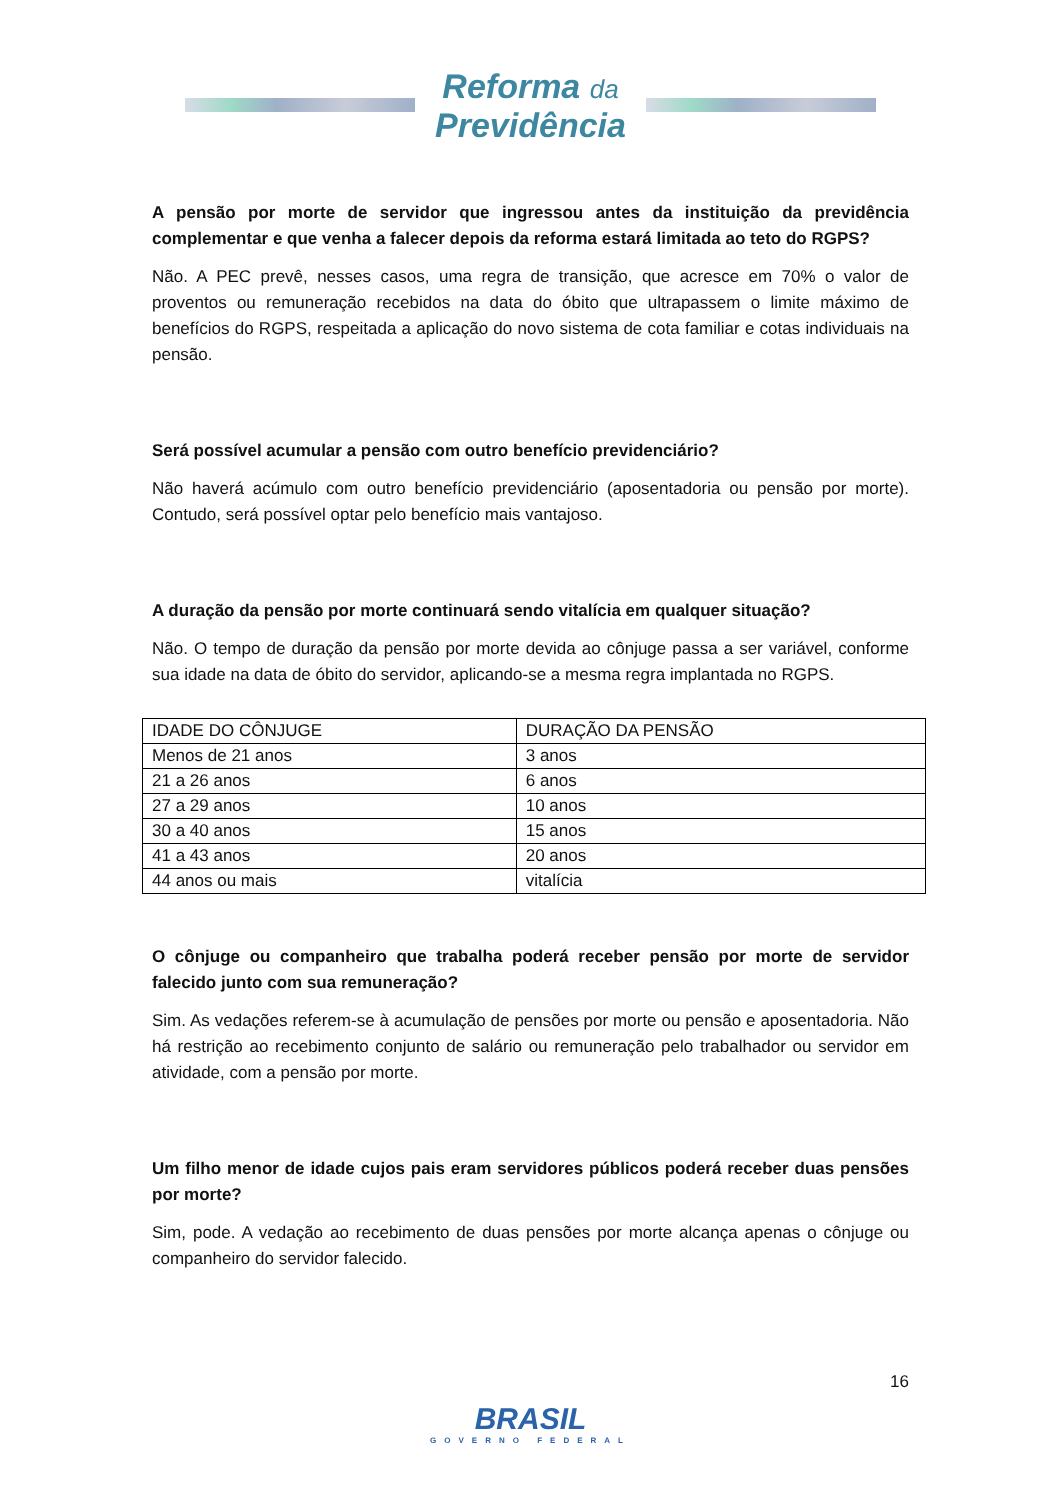Reforma da
Previdência
A pensão por morte de servidor que ingressou antes da instituição da previdência complementar e que venha a falecer depois da reforma estará limitada ao teto do RGPS?
Não. A PEC prevê, nesses casos, uma regra de transição, que acresce em 70% o valor de proventos ou remuneração recebidos na data do óbito que ultrapassem o limite máximo de benefícios do RGPS, respeitada a aplicação do novo sistema de cota familiar e cotas individuais na pensão.
Será possível acumular a pensão com outro benefício previdenciário?
Não haverá acúmulo com outro benefício previdenciário (aposentadoria ou pensão por morte). Contudo, será possível optar pelo benefício mais vantajoso.
A duração da pensão por morte continuará sendo vitalícia em qualquer situação?
Não. O tempo de duração da pensão por morte devida ao cônjuge passa a ser variável, conforme sua idade na data de óbito do servidor, aplicando-se a mesma regra implantada no RGPS.
| IDADE DO CÔNJUGE | DURAÇÃO DA PENSÃO |
| Menos de 21 anos | 3 anos |
| 21 a 26 anos | 6 anos |
| 27 a 29 anos | 10 anos |
| 30 a 40 anos | 15 anos |
| 41 a 43 anos | 20 anos |
| 44 anos ou mais | vitalícia |
O cônjuge ou companheiro que trabalha poderá receber pensão por morte de servidor falecido junto com sua remuneração?
Sim. As vedações referem-se à acumulação de pensões por morte ou pensão e aposentadoria. Não há restrição ao recebimento conjunto de salário ou remuneração pelo trabalhador ou servidor em atividade, com a pensão por morte.
Um filho menor de idade cujos pais eram servidores públicos poderá receber duas pensões por morte?
Sim, pode. A vedação ao recebimento de duas pensões por morte alcança apenas o cônjuge ou companheiro do servidor falecido.
16
BRASIL
GOVERNO FEDERAL